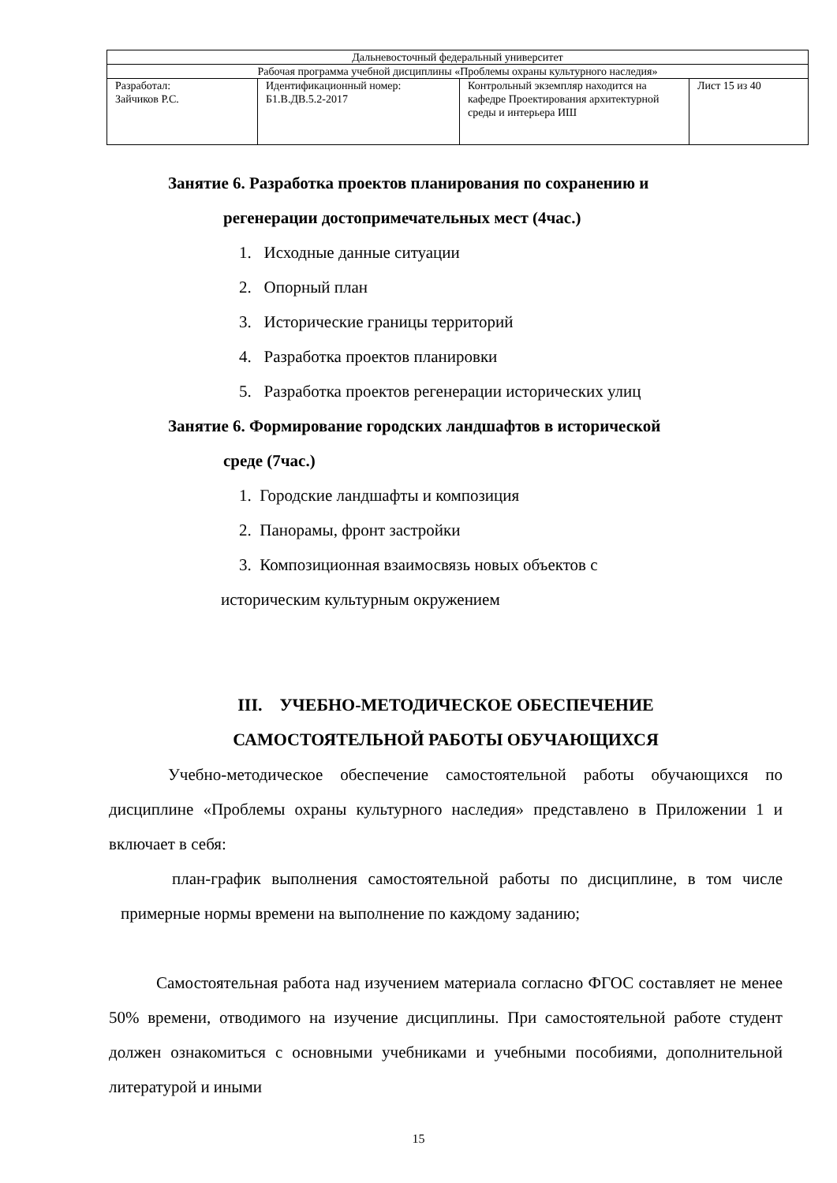| Дальневосточный федеральный университет | | | |
| Рабочая программа учебной дисциплины «Проблемы охраны культурного наследия» | | | |
| Разработал: Зайчиков Р.С. | Идентификационный номер: Б1.В.ДВ.5.2-2017 | Контрольный экземпляр находится на кафедре Проектирования архитектурной среды и интерьера ИШ | Лист 15 из 40 |
Занятие 6. Разработка проектов планирования по сохранению и
регенерации достопримечательных мест (4час.)
1. Исходные данные ситуации
2. Опорный план
3. Исторические границы территорий
4. Разработка проектов планировки
5. Разработка проектов регенерации исторических улиц
Занятие 6. Формирование городских ландшафтов в исторической
среде (7час.)
1. Городские ландшафты и композиция
2. Панорамы, фронт застройки
3. Композиционная взаимосвязь новых объектов с
историческим культурным окружением
III. УЧЕБНО-МЕТОДИЧЕСКОЕ ОБЕСПЕЧЕНИЕ
САМОСТОЯТЕЛЬНОЙ РАБОТЫ ОБУЧАЮЩИХСЯ
Учебно-методическое обеспечение самостоятельной работы обучающихся по дисциплине «Проблемы охраны культурного наследия» представлено в Приложении 1 и включает в себя:
план-график выполнения самостоятельной работы по дисциплине, в том числе примерные нормы времени на выполнение по каждому заданию;
Самостоятельная работа над изучением материала согласно ФГОС составляет не менее 50% времени, отводимого на изучение дисциплины. При самостоятельной работе студент должен ознакомиться с основными учебниками и учебными пособиями, дополнительной литературой и иными
15